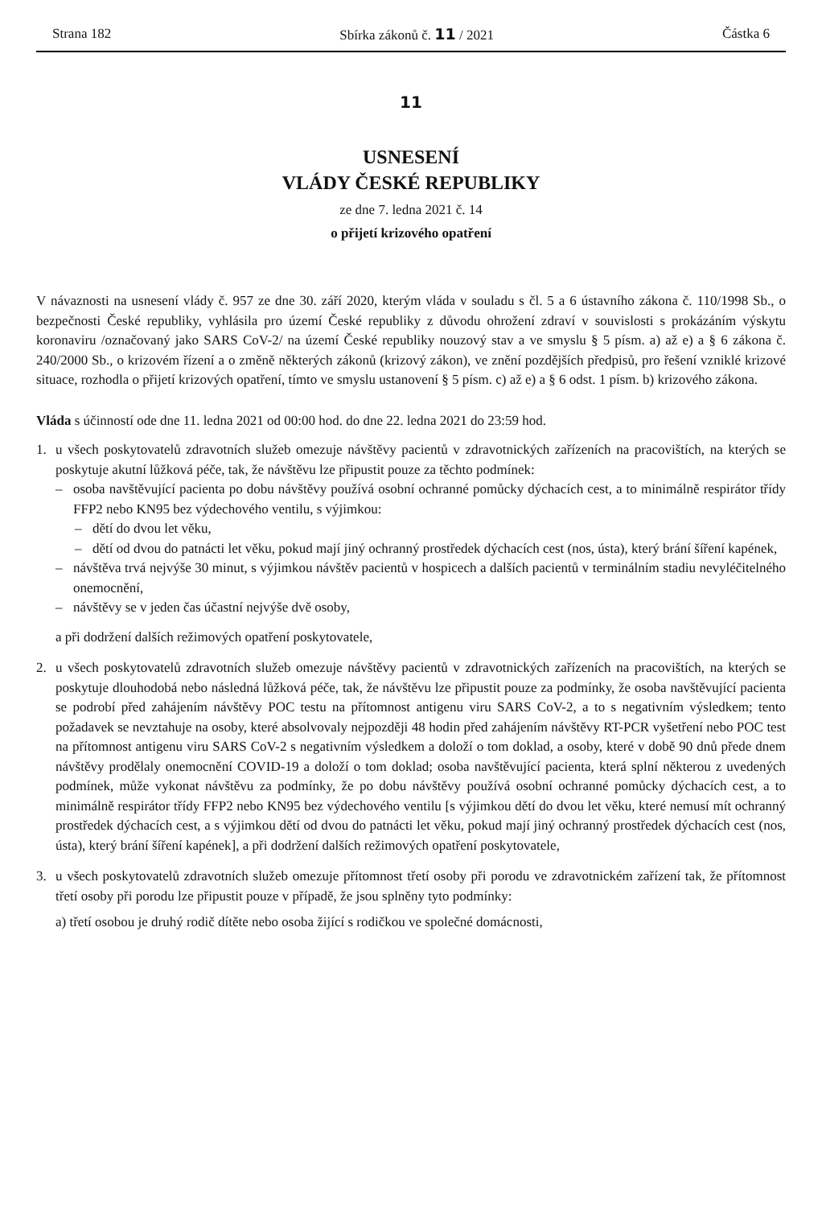Strana 182 Sbírka zákonů č. 11 / 2021 Částka 6
11
USNESENÍ
VLÁDY ČESKÉ REPUBLIKY
ze dne 7. ledna 2021 č. 14
o přijetí krizového opatření
V návaznosti na usnesení vlády č. 957 ze dne 30. září 2020, kterým vláda v souladu s čl. 5 a 6 ústavního zákona č. 110/1998 Sb., o bezpečnosti České republiky, vyhlásila pro území České republiky z důvodu ohrožení zdraví v souvislosti s prokázáním výskytu koronaviru /označovaný jako SARS CoV-2/ na území České republiky nouzový stav a ve smyslu § 5 písm. a) až e) a § 6 zákona č. 240/2000 Sb., o krizovém řízení a o změně některých zákonů (krizový zákon), ve znění pozdějších předpisů, pro řešení vzniklé krizové situace, rozhodla o přijetí krizových opatření, tímto ve smyslu ustanovení § 5 písm. c) až e) a § 6 odst. 1 písm. b) krizového zákona.
Vláda s účinností ode dne 11. ledna 2021 od 00:00 hod. do dne 22. ledna 2021 do 23:59 hod.
1. u všech poskytovatelů zdravotních služeb omezuje návštěvy pacientů v zdravotnických zařízeních na pracovištích, na kterých se poskytuje akutní lůžková péče, tak, že návštěvu lze připustit pouze za těchto podmínek:
– osoba navštěvující pacienta po dobu návštěvy používá osobní ochranné pomůcky dýchacích cest, a to minimálně respirátor třídy FFP2 nebo KN95 bez výdechového ventilu, s výjimkou:
– dětí do dvou let věku,
– dětí od dvou do patnácti let věku, pokud mají jiný ochranný prostředek dýchacích cest (nos, ústa), který brání šíření kapének,
– návštěva trvá nejvýše 30 minut, s výjimkou návštěv pacientů v hospicech a dalších pacientů v terminálním stadiu nevyléčitelného onemocnění,
– návštěvy se v jeden čas účastní nejvýše dvě osoby,
a při dodržení dalších režimových opatření poskytovatele,
2. u všech poskytovatelů zdravotních služeb omezuje návštěvy pacientů v zdravotnických zařízeních na pracovištích, na kterých se poskytuje dlouhodobá nebo následná lůžková péče, tak, že návštěvu lze připustit pouze za podmínky, že osoba navštěvující pacienta se podrobí před zahájením návštěvy POC testu na přítomnost antigenu viru SARS CoV-2, a to s negativním výsledkem; tento požadavek se nevztahuje na osoby, které absolvovaly nejpozději 48 hodin před zahájením návštěvy RT-PCR vyšetření nebo POC test na přítomnost antigenu viru SARS CoV-2 s negativním výsledkem a doloží o tom doklad, a osoby, které v době 90 dnů přede dnem návštěvy prodělaly onemocnění COVID-19 a doloží o tom doklad; osoba navštěvující pacienta, která splní některou z uvedených podmínek, může vykonat návštěvu za podmínky, že po dobu návštěvy používá osobní ochranné pomůcky dýchacích cest, a to minimálně respirátor třídy FFP2 nebo KN95 bez výdechového ventilu [s výjimkou dětí do dvou let věku, které nemusí mít ochranný prostředek dýchacích cest, a s výjimkou dětí od dvou do patnácti let věku, pokud mají jiný ochranný prostředek dýchacích cest (nos, ústa), který brání šíření kapének], a při dodržení dalších režimových opatření poskytovatele,
3. u všech poskytovatelů zdravotních služeb omezuje přítomnost třetí osoby při porodu ve zdravotnickém zařízení tak, že přítomnost třetí osoby při porodu lze připustit pouze v případě, že jsou splněny tyto podmínky:
a) třetí osobou je druhý rodič dítěte nebo osoba žijící s rodičkou ve společné domácnosti,